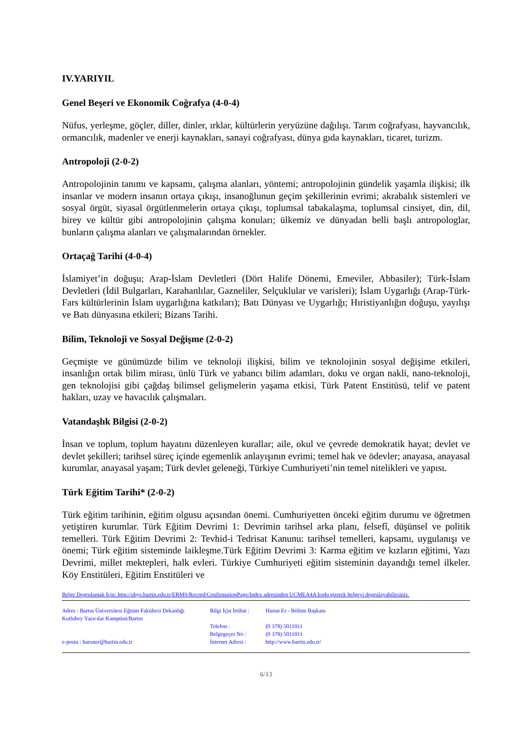IV.YARIYIL
Genel Beşeri ve Ekonomik Coğrafya (4-0-4)
Nüfus, yerleşme, göçler, diller, dinler, ırklar, kültürlerin yeryüzüne dağılışı. Tarım coğrafyası, hayvancılık, ormancılık, madenler ve enerji kaynakları, sanayi coğrafyası, dünya gıda kaynakları, ticaret, turizm.
Antropoloji (2-0-2)
Antropolojinin tanımı ve kapsamı, çalışma alanları, yöntemi; antropolojinin gündelik yaşamla ilişkisi; ilk insanlar ve modern insanın ortaya çıkışı, insanoğlunun geçim şekillerinin evrimi; akrabalık sistemleri ve sosyal örgüt, siyasal örgütlenmelerin ortaya çıkışı, toplumsal tabakalaşma, toplumsal cinsiyet, din, dil, birey ve kültür gibi antropolojinin çalışma konuları; ülkemiz ve dünyadan belli başlı antropologlar, bunların çalışma alanları ve çalışmalarından örnekler.
Ortaçağ Tarihi (4-0-4)
İslamiyet’in doğuşu; Arap-İslam Devletleri (Dört Halife Dönemi, Emeviler, Abbasiler); Türk-İslam Devletleri (İdil Bulgarları, Karahanlılar, Gazneliler, Selçuklular ve varisleri); İslam Uygarlığı (Arap-Türk-Fars kültürlerinin İslam uygarlığına katkıları); Batı Dünyası ve Uygarlığı; Hıristiyanlığın doğuşu, yayılışı ve Batı dünyasına etkileri; Bizans Tarihi.
Bilim, Teknoloji ve Sosyal Değişme (2-0-2)
Geçmişte ve günümüzde bilim ve teknoloji ilişkisi, bilim ve teknolojinin sosyal değişime etkileri, insanlığın ortak bilim mirası, ünlü Türk ve yabancı bilim adamları, doku ve organ nakli, nano-teknoloji, gen teknolojisi gibi çağdaş bilimsel gelişmelerin yaşama etkisi, Türk Patent Enstitüsü, telif ve patent hakları, uzay ve havacılık çalışmaları.
Vatandaşlık Bilgisi (2-0-2)
İnsan ve toplum, toplum hayatını düzenleyen kurallar; aile, okul ve çevrede demokratik hayat; devlet ve devlet şekilleri; tarihsel süreç içinde egemenlik anlayışının evrimi; temel hak ve ödevler; anayasa, anayasal kurumlar, anayasal yaşam; Türk devlet geleneği, Türkiye Cumhuriyeti’nin temel nitelikleri ve yapısı.
Türk Eğitim Tarihi* (2-0-2)
Türk eğitim tarihinin, eğitim olgusu açısından önemi. Cumhuriyetten önceki eğitim durumu ve öğretmen yetiştiren kurumlar. Türk Eğitim Devrimi 1: Devrimin tarihsel arka planı, felsefî, düşünsel ve politik temelleri. Türk Eğitim Devrimi 2: Tevhid-i Tedrisat Kanunu: tarihsel temelleri, kapsamı, uygulanışı ve önemi; Türk eğitim sisteminde laikleşme.Türk Eğitim Devrimi 3: Karma eğitim ve kızların eğitimi, Yazı Devrimi, millet mektepleri, halk evleri. Türkiye Cumhuriyeti eğitim sisteminin dayandığı temel ilkeler. Köy Enstitüleri, Eğitim Enstitüleri ve
Belge Dogrulamak İçin: http://ubys.bartin.edu.tr/ERMS/Record/ConfirmationPage/Index adresinden UCMEA4A kodu girerek belgeyi dogrulayabilirsiniz.
Adres : Bartın Üniversitesi Eğitim Fakültesi Dekanlığı
Kutlubey Yazıcılar Kampüsü/Bartın
e-posta : haruner@bartin.edu.tr
Bilgi İçin İrtibat :
Telefon :
Belgegeçer No :
İnternet Adresi :
Harun Er - Bölüm Başkanı
(0 378) 5011011
(0 378) 5011011
http://www.bartin.edu.tr/
6/13